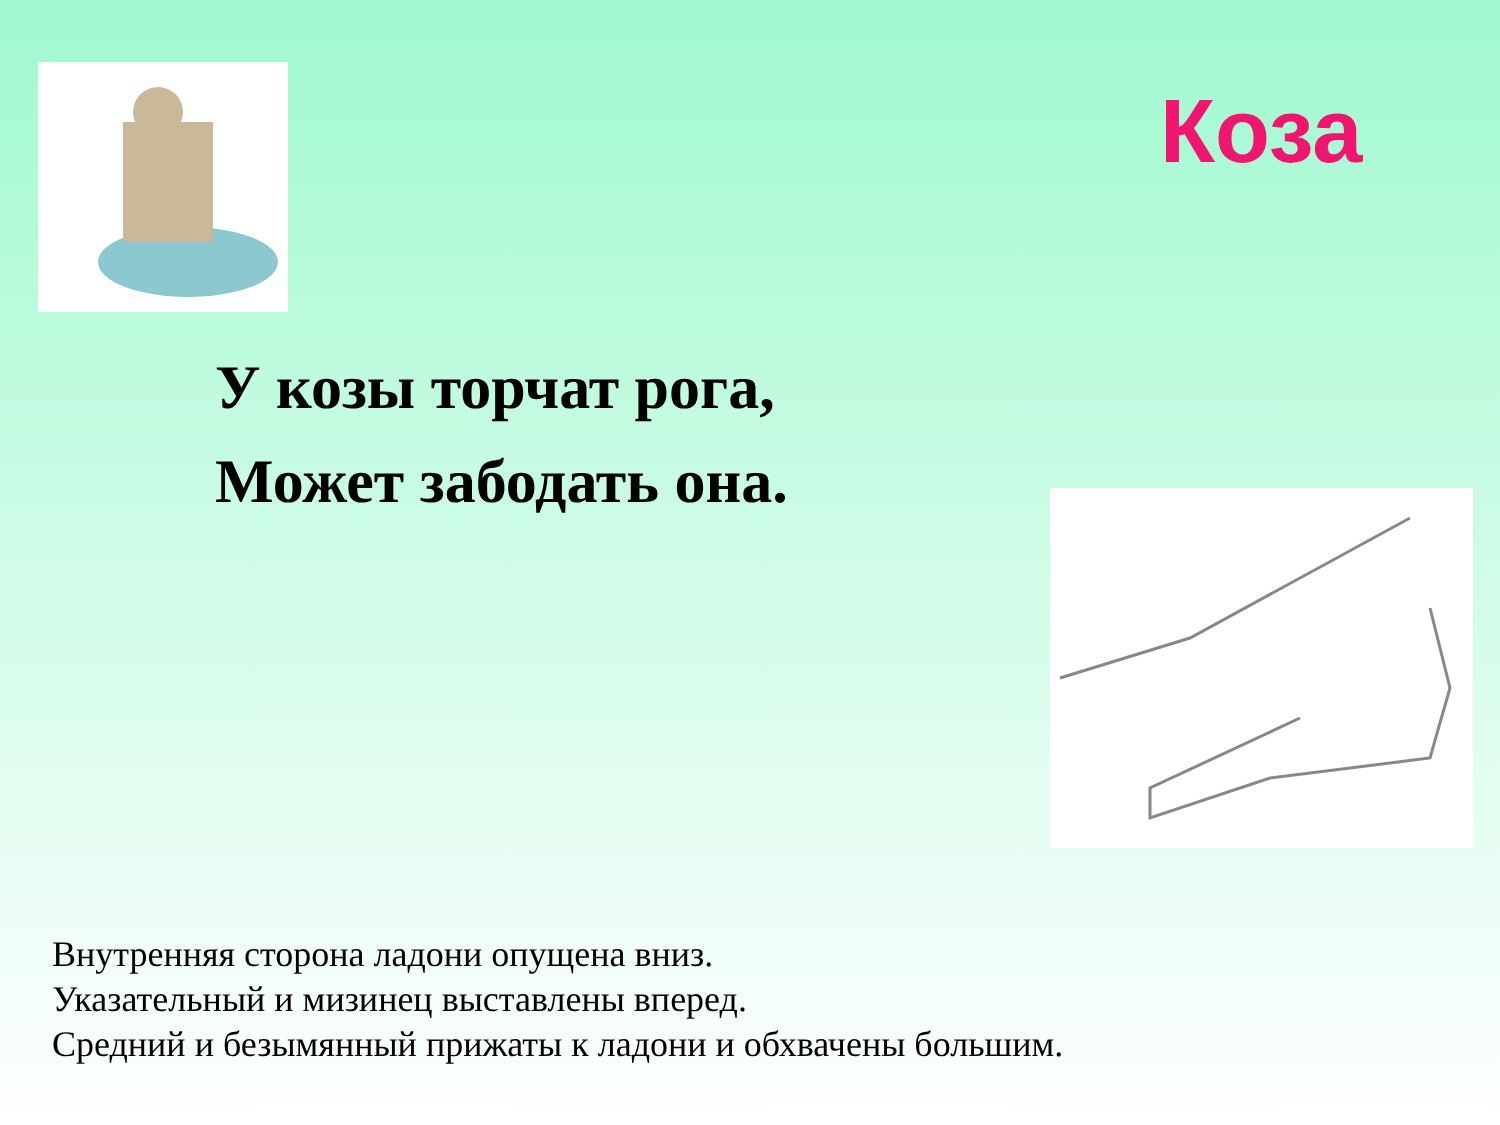Коза
У козы торчат рога,
Может забодать она.
Внутренняя сторона ладони опущена вниз.
Указательный и мизинец выставлены вперед.
Средний и безымянный прижаты к ладони и обхвачены большим.